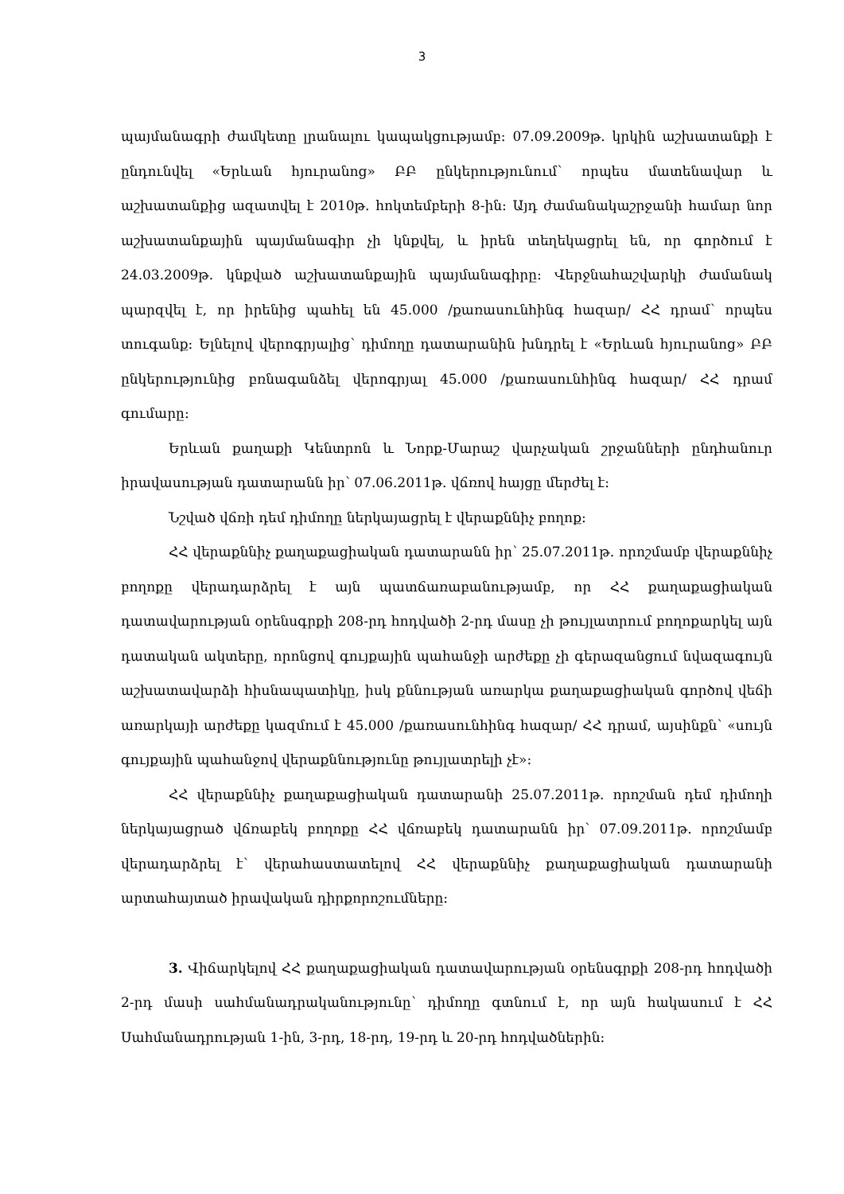3
պայմանագրի ժամկետը լրանալու կապակցությամբ: 07.09.2009թ. կրկին աշխատանքի է ընդունվել «Երևան հյուրանոց» ԲԲ ընկերությունում՝ որպես մատենավար և աշխատանքից ազատվել է 2010թ. հոկտեմբերի 8-ին: Այդ ժամանակաշրջանի համար նոր աշխատանքային պայմանագիր չի կնքվել, և իրեն տեղեկացրել են, որ գործում է 24.03.2009թ. կնքված աշխատանքային պայմանագիրը: Վերջնահաշվարկի ժամանակ պարզվել է, որ իրենից պահել են 45.000 /քառասունհինգ հազար/ ՀՀ դրամ՝ որպես տուգանք: Ելնելով վերոգրյալից՝ դիմողը դատարանին խնդրել է «Երևան հյուրանոց» ԲԲ ընկերությունից բռնագանձել վերոգրյալ 45.000 /քառասունհինգ հազար/ ՀՀ դրամ գումարը:
Երևան քաղաքի Կենտրոն և Նորք-Մարաշ վարչական շրջանների ընդհանուր իրավասության դատարանն իր՝ 07.06.2011թ. վճռով հայցը մերժել է:
Նշված վճռի դեմ դիմողը ներկայացրել է վերաքննիչ բողոք:
ՀՀ վերաքննիչ քաղաքացիական դատարանն իր՝ 25.07.2011թ. որոշմամբ վերաքննիչ բողոքը վերադարձրել է այն պատճառաբանությամբ, որ ՀՀ քաղաքացիական դատավարության օրենսգրքի 208-րդ հոդվածի 2-րդ մասը չի թույլատրում բողոքարկել այն դատական ակտերը, որոնցով գույքային պահանջի արժեքը չի գերազանցում նվազագույն աշխատավարձի հիսնապատիկը, իսկ քննության առարկա քաղաքացիական գործով վեճի առարկայի արժեքը կազմում է 45.000 /քառասունհինգ հազար/ ՀՀ դրամ, այսինքն՝ «սույն գույքային պահանջով վերաքննությունը թույլատրելի չէ»:
ՀՀ վերաքննիչ քաղաքացիական դատարանի 25.07.2011թ. որոշման դեմ դիմողի ներկայացրած վճռաբեկ բողոքը ՀՀ վճռաբեկ դատարանն իր՝ 07.09.2011թ. որոշմամբ վերադարձրել է՝ վերահաստատելով ՀՀ վերաքննիչ քաղաքացիական դատարանի արտահայտած իրավական դիրքորոշումները:
3. Վիճարկելով ՀՀ քաղաքացիական դատավարության օրենսգրքի 208-րդ հոդվածի 2-րդ մասի սահմանադրականությունը՝ դիմողը գտնում է, որ այն հակասում է ՀՀ Սահմանադրության 1-ին, 3-րդ, 18-րդ, 19-րդ և 20-րդ հոդվածներին: